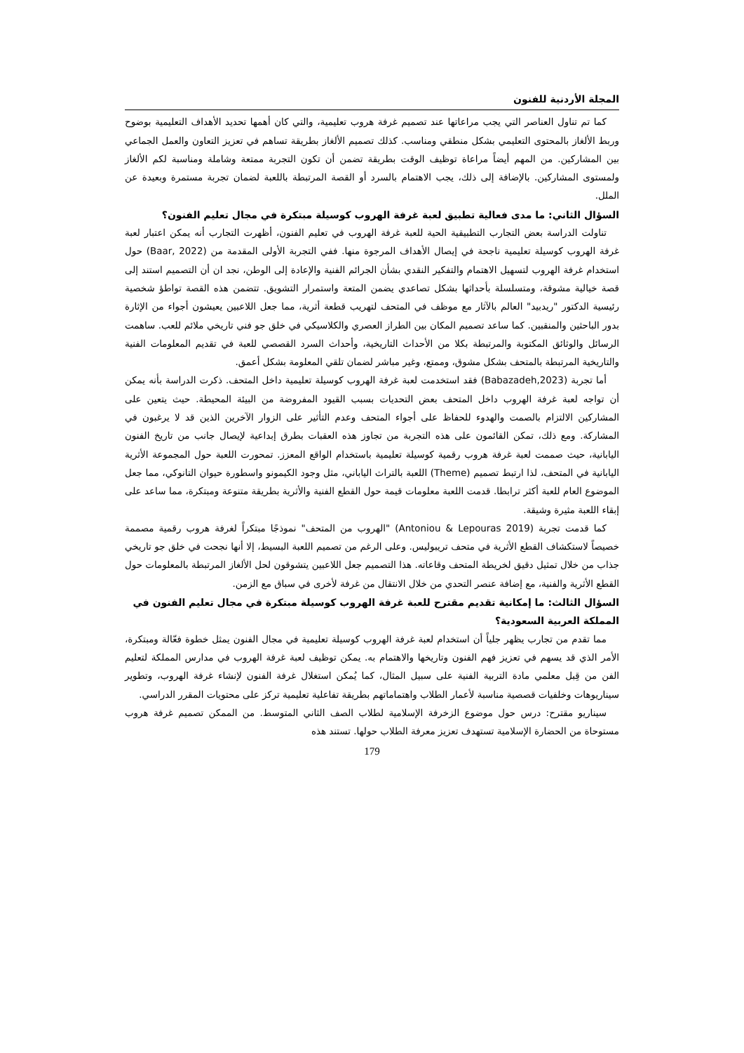المجلة الأردنية للفنون
كما تم تناول العناصر التي يجب مراعاتها عند تصميم غرفة هروب تعليمية، والتي كان أهمها تحديد الأهداف التعليمية بوضوح وربط الألغاز بالمحتوى التعليمي بشكل منطقي ومناسب. كذلك تصميم الألغاز بطريقة تساهم في تعزيز التعاون والعمل الجماعي بين المشاركين. من المهم أيضاً مراعاة توظيف الوقت بطريقة تضمن أن تكون التجربة ممتعة وشاملة ومناسبة لكم الألغاز ولمستوى المشاركين. بالإضافة إلى ذلك، يجب الاهتمام بالسرد أو القصة المرتبطة باللعبة لضمان تجربة مستمرة وبعيدة عن الملل.
السؤال الثاني: ما مدى فعالية تطبيق لعبة غرفة الهروب كوسيلة مبتكرة في مجال تعليم الفنون؟
تناولت الدراسة بعض التجارب التطبيقية الحية للعبة غرفة الهروب في تعليم الفنون، أظهرت التجارب أنه يمكن اعتبار لعبة غرفة الهروب كوسيلة تعليمية ناجحة في إيصال الأهداف المرجوة منها. ففي التجربة الأولى المقدمة من (Baar, 2022) حول استخدام غرفة الهروب لتسهيل الاهتمام والتفكير النقدي بشأن الجرائم الفنية والإعادة إلى الوطن، نجد ان أن التصميم استند إلى قصة خيالية مشوقة، ومتسلسلة بأحداثها بشكل تصاعدي يضمن المتعة واستمرار التشويق. تتضمن هذه القصة تواطؤ شخصية رئيسية الدكتور "ريدبيد" العالم بالآثار مع موظف في المتحف لتهريب قطعة أثرية، مما جعل اللاعبين يعيشون أجواء من الإثارة بدور الباحثين والمنقبين. كما ساعد تصميم المكان بين الطراز العصري والكلاسيكي في خلق جو فني تاريخي ملائم للعب. ساهمت الرسائل والوثائق المكتوبة والمرتبطة بكلا من الأحداث التاريخية، وأحداث السرد القصصي للعبة في تقديم المعلومات الفنية والتاريخية المرتبطة بالمتحف بشكل مشوق، وممتع، وغير مباشر لضمان تلقي المعلومة بشكل أعمق.
أما تجربة (Babazadeh,2023) فقد استخدمت لعبة غرفة الهروب كوسيلة تعليمية داخل المتحف. ذكرت الدراسة بأنه يمكن أن تواجه لعبة غرفة الهروب داخل المتحف بعض التحديات بسبب القيود المفروضة من البيئة المحيطة. حيث يتعين على المشاركين الالتزام بالصمت والهدوء للحفاظ على أجواء المتحف وعدم التأثير على الزوار الآخرين الذين قد لا يرغبون في المشاركة. ومع ذلك، تمكن القائمون على هذه التجربة من تجاوز هذه العقبات بطرق إبداعية لإيصال جانب من تاريخ الفنون اليابانية، حيث صممت لعبة غرفة هروب رقمية كوسيلة تعليمية باستخدام الواقع المعزز. تمحورت اللعبة حول المجموعة الأثرية اليابانية في المتحف، لذا ارتبط تصميم (Theme) اللعبة بالتراث الياباني، مثل وجود الكيمونو واسطورة حيوان التانوكي، مما جعل الموضوع العام للعبة أكثر ترابطا. قدمت اللعبة معلومات قيمة حول القطع الفنية والأثرية بطريقة متنوعة ومبتكرة، مما ساعد على إبقاء اللعبة مثيرة وشيقة.
كما قدمت تجربة (Antoniou & Lepouras 2019) "الهروب من المتحف" نموذجًا مبتكراً لغرفة هروب رقمية مصممة خصيصاً لاستكشاف القطع الأثرية في متحف تريبوليس. وعلى الرغم من تصميم اللعبة البسيط، إلا أنها نجحت في خلق جو تاريخي جذاب من خلال تمثيل دقيق لخريطة المتحف وقاعاته. هذا التصميم جعل اللاعبين يتشوقون لحل الألغاز المرتبطة بالمعلومات حول القطع الأثرية والفنية، مع إضافة عنصر التحدي من خلال الانتقال من غرفة لأخرى في سباق مع الزمن.
السؤال الثالث: ما إمكانية تقديم مقترح للعبة غرفة الهروب كوسيلة مبتكرة في مجال تعليم الفنون في المملكة العربية السعودية؟
مما تقدم من تجارب يظهر جلياً أن استخدام لعبة غرفة الهروب كوسيلة تعليمية في مجال الفنون يمثل خطوة فعّالة ومبتكرة، الأمر الذي قد يسهم في تعزيز فهم الفنون وتاريخها والاهتمام به. يمكن توظيف لعبة غرفة الهروب في مدارس المملكة لتعليم الفن من قِبل معلمي مادة التربية الفنية على سبيل المثال، كما يُمكن استغلال غرفة الفنون لإنشاء غرفة الهروب، وتطوير سيناريوهات وخلفيات قصصية مناسبة لأعمار الطلاب واهتماماتهم بطريقة تفاعلية تعليمية تركز على محتويات المقرر الدراسي.
سيناريو مقترح: درس حول موضوع الزخرفة الإسلامية لطلاب الصف الثاني المتوسط. من الممكن تصميم غرفة هروب مستوحاة من الحضارة الإسلامية تستهدف تعزيز معرفة الطلاب حولها. تستند هذه
179